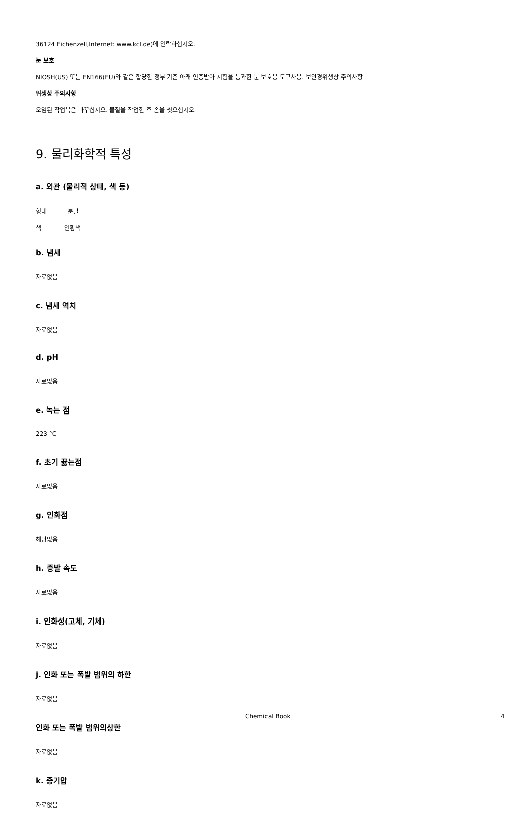36124 Eichenzell,Internet: www.kcl.de)에 연락하십시오.
눈 보호
NIOSH(US) 또는 EN166(EU)와 같은 합당한 정부 기준 아래 인증받아 시험을 통과한 눈 보호용 도구사용. 보안경위생상 주의사항
위생상 주의사항
오염된 작업복은 바꾸십시오. 물질을 작업한 후 손을 씻으십시오.
9. 물리화학적 특성
a. 외관 (물리적 상태, 색 등)
형태 분말
색 연황색
b. 냄새
자료없음
c. 냄새 역치
자료없음
d. pH
자료없음
e. 녹는 점
223 °C
f. 초기 끓는점
자료없음
g. 인화점
해당없음
h. 증발 속도
자료없음
i. 인화성(고체, 기체)
자료없음
j. 인화 또는 폭발 범위의 하한
자료없음
인화 또는 폭발 범위의상한
자료없음
k. 증기압
자료없음
Chemical Book 4